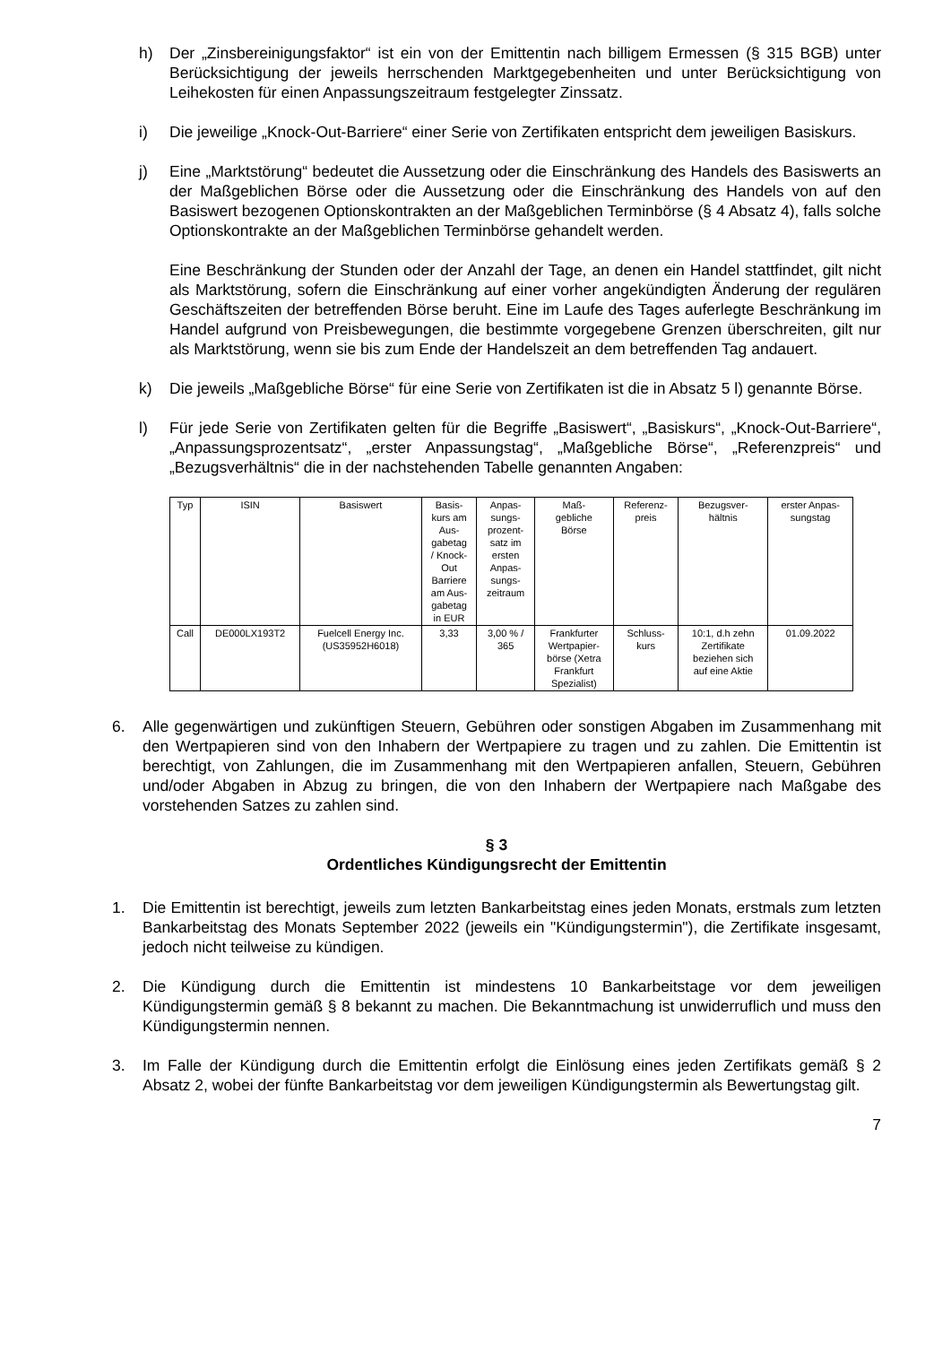h) Der „Zinsbereinigungsfaktor“ ist ein von der Emittentin nach billigem Ermessen (§ 315 BGB) unter Berücksichtigung der jeweils herrschenden Marktgegebenheiten und unter Berücksichtigung von Leihekosten für einen Anpassungszeitraum festgelegter Zinssatz.
i) Die jeweilige „Knock-Out-Barriere“ einer Serie von Zertifikaten entspricht dem jeweiligen Basiskurs.
j) Eine „Marktstörung“ bedeutet die Aussetzung oder die Einschränkung des Handels des Basiswerts an der Maßgeblichen Börse oder die Aussetzung oder die Einschränkung des Handels von auf den Basiswert bezogenen Optionskontrakten an der Maßgeblichen Terminbörse (§ 4 Absatz 4), falls solche Optionskontrakte an der Maßgeblichen Terminbörse gehandelt werden.
Eine Beschränkung der Stunden oder der Anzahl der Tage, an denen ein Handel stattfindet, gilt nicht als Marktstörung, sofern die Einschränkung auf einer vorher angekündigten Änderung der regulären Geschäftszeiten der betreffenden Börse beruht. Eine im Laufe des Tages auferlegte Beschränkung im Handel aufgrund von Preisbewegungen, die bestimmte vorgegebene Grenzen überschreiten, gilt nur als Marktstörung, wenn sie bis zum Ende der Handelszeit an dem betreffenden Tag andauert.
k) Die jeweils „Maßgebliche Börse“ für eine Serie von Zertifikaten ist die in Absatz 5 l) genannte Börse.
l) Für jede Serie von Zertifikaten gelten für die Begriffe „Basiswert“, „Basiskurs“, „Knock-Out-Barriere“, „Anpassungsprozentsatz“, „erster Anpassungstag“, „Maßgebliche Börse“, „Referenzpreis“ und „Bezugsverhältnis“ die in der nachstehenden Tabelle genannten Angaben:
| Typ | ISIN | Basiswert | Basis- kurs am Aus- gabetag / Knock- Out Barriere am Aus- gabetag in EUR | Anpas- sungs- prozent- satz im ersten Anpas- sungs- zeitraum | Maß- gebliche Börse | Referenz- preis | Bezugsver- hältnis | erster Anpas- sungstag |
| --- | --- | --- | --- | --- | --- | --- | --- | --- |
| Call | DE000LX193T2 | Fuelcell Energy Inc. (US35952H6018) | 3,33 | 3,00 % / 365 | Frankfurter Wertpapier- börse (Xetra Frankfurt Spezialist) | Schluss- kurs | 10:1, d.h zehn Zertifikate beziehen sich auf eine Aktie | 01.09.2022 |
6. Alle gegenwärtigen und zukünftigen Steuern, Gebühren oder sonstigen Abgaben im Zusammenhang mit den Wertpapieren sind von den Inhabern der Wertpapiere zu tragen und zu zahlen. Die Emittentin ist berechtigt, von Zahlungen, die im Zusammenhang mit den Wertpapieren anfallen, Steuern, Gebühren und/oder Abgaben in Abzug zu bringen, die von den Inhabern der Wertpapiere nach Maßgabe des vorstehenden Satzes zu zahlen sind.
§ 3
Ordentliches Kündigungsrecht der Emittentin
1. Die Emittentin ist berechtigt, jeweils zum letzten Bankarbeitstag eines jeden Monats, erstmals zum letzten Bankarbeitstag des Monats September 2022 (jeweils ein "Kündigungstermin"), die Zertifikate insgesamt, jedoch nicht teilweise zu kündigen.
2. Die Kündigung durch die Emittentin ist mindestens 10 Bankarbeitstage vor dem jeweiligen Kündigungstermin gemäß § 8 bekannt zu machen. Die Bekanntmachung ist unwiderruflich und muss den Kündigungstermin nennen.
3. Im Falle der Kündigung durch die Emittentin erfolgt die Einlösung eines jeden Zertifikats gemäß § 2 Absatz 2, wobei der fünfte Bankarbeitstag vor dem jeweiligen Kündigungstermin als Bewertungstag gilt.
7